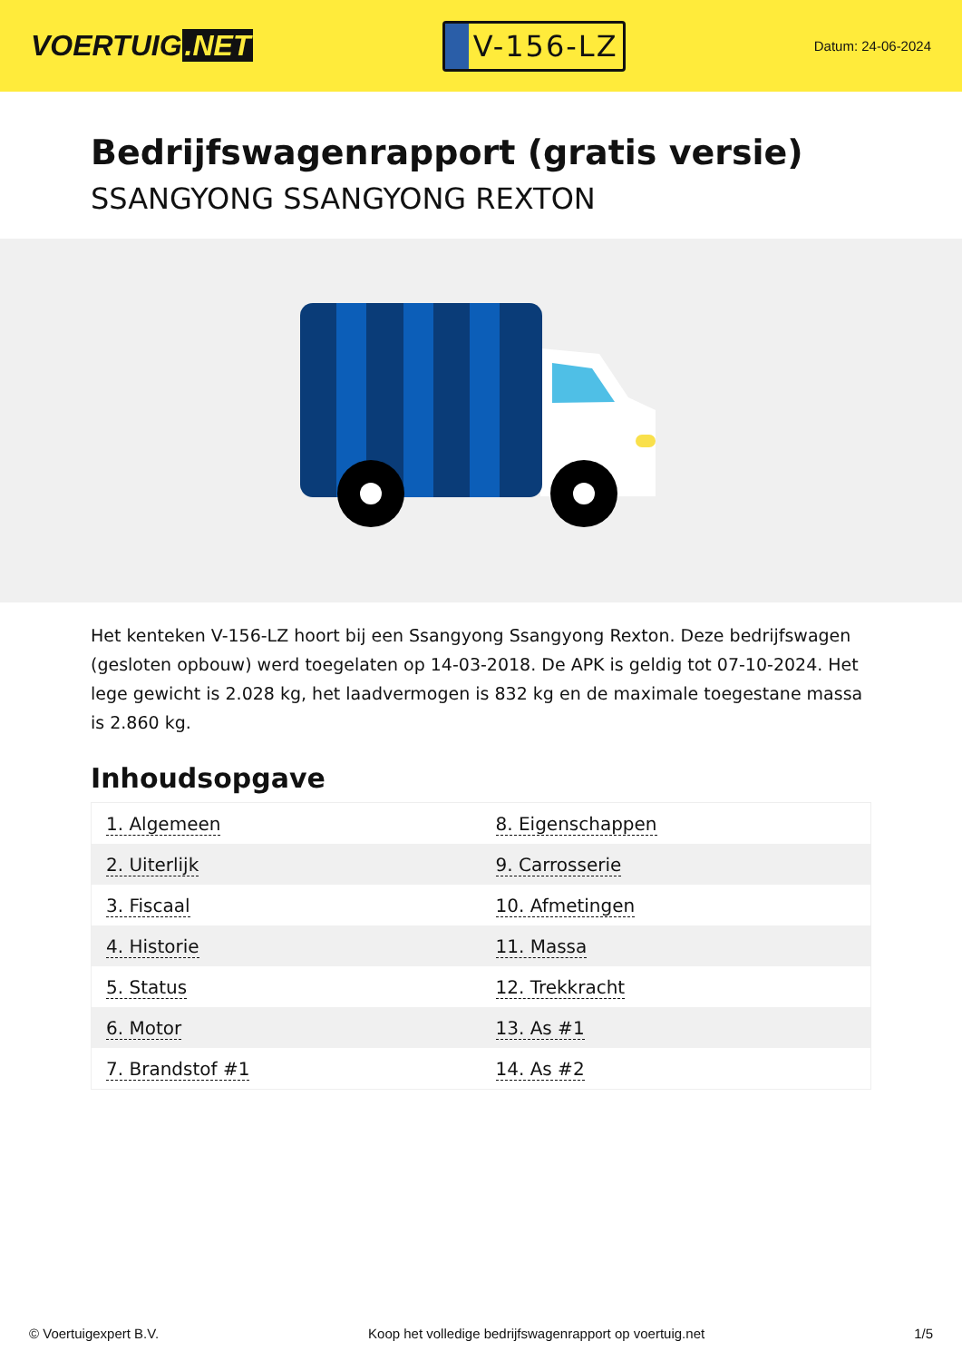VOERTUIG.NET
V-156-LZ
Datum: 24-06-2024
Bedrijfswagenrapport (gratis versie)
SSANGYONG SSANGYONG REXTON
Het kenteken V-156-LZ hoort bij een Ssangyong Ssangyong Rexton. Deze bedrijfswagen (gesloten opbouw) werd toegelaten op 14-03-2018. De APK is geldig tot 07-10-2024. Het lege gewicht is 2.028 kg, het laadvermogen is 832 kg en de maximale toegestane massa is 2.860 kg.
Inhoudsopgave
| 1. Algemeen | 8. Eigenschappen |
| 2. Uiterlijk | 9. Carrosserie |
| 3. Fiscaal | 10. Afmetingen |
| 4. Historie | 11. Massa |
| 5. Status | 12. Trekkracht |
| 6. Motor | 13. As #1 |
| 7. Brandstof #1 | 14. As #2 |
© Voertuigexpert B.V. Koop het volledige bedrijfswagenrapport op voertuig.net 1/5